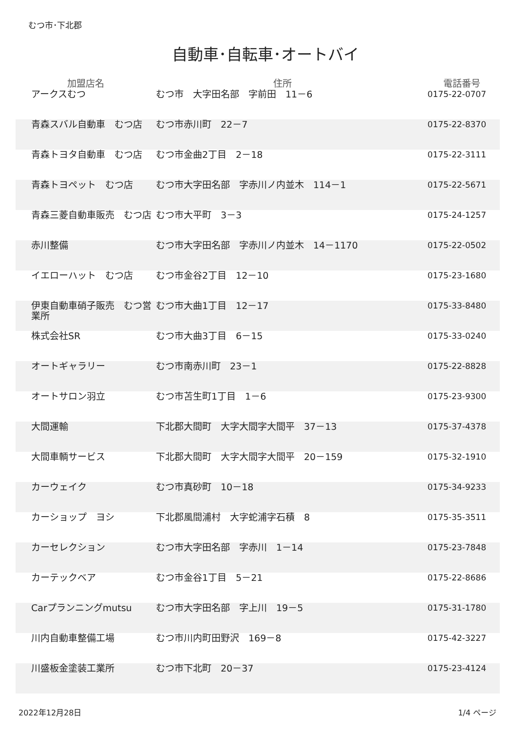むつ市･下北郡
自動車･自転車･オートバイ
| 加盟店名 | 住所 | 電話番号 |
| --- | --- | --- |
| アークスむつ | むつ市 大字田名部 字前田 11－6 | 0175-22-0707 |
| 青森スバル自動車 むつ店 | むつ市赤川町 22－7 | 0175-22-8370 |
| 青森トヨタ自動車 むつ店 | むつ市金曲2丁目 2－18 | 0175-22-3111 |
| 青森トヨペット むつ店 | むつ市大字田名部 字赤川ノ内並木 114－1 | 0175-22-5671 |
| 青森三菱自動車販売 むつ店 | むつ市大平町 3－3 | 0175-24-1257 |
| 赤川整備 | むつ市大字田名部 字赤川ノ内並木 14－1170 | 0175-22-0502 |
| イエローハット むつ店 | むつ市金谷2丁目 12－10 | 0175-23-1680 |
| 伊東自動車硝子販売 むつ営業所 | むつ市大曲1丁目 12－17 | 0175-33-8480 |
| 株式会社SR | むつ市大曲3丁目 6－15 | 0175-33-0240 |
| オートギャラリー | むつ市南赤川町 23－1 | 0175-22-8828 |
| オートサロン羽立 | むつ市苫生町1丁目 1－6 | 0175-23-9300 |
| 大間運輸 | 下北郡大間町 大字大間字大間平 37－13 | 0175-37-4378 |
| 大間車輌サービス | 下北郡大間町 大字大間字大間平 20－159 | 0175-32-1910 |
| カーウェイク | むつ市真砂町 10－18 | 0175-34-9233 |
| カーショップ ヨシ | 下北郡風間浦村 大字蛇浦字石積 8 | 0175-35-3511 |
| カーセレクション | むつ市大字田名部 字赤川 1－14 | 0175-23-7848 |
| カーテックベア | むつ市金谷1丁目 5－21 | 0175-22-8686 |
| Carプランニングmutsu | むつ市大字田名部 字上川 19－5 | 0175-31-1780 |
| 川内自動車整備工場 | むつ市川内町田野沢 169－8 | 0175-42-3227 |
| 川盛板金塗装工業所 | むつ市下北町 20－37 | 0175-23-4124 |
2022年12月28日 1/4 ページ